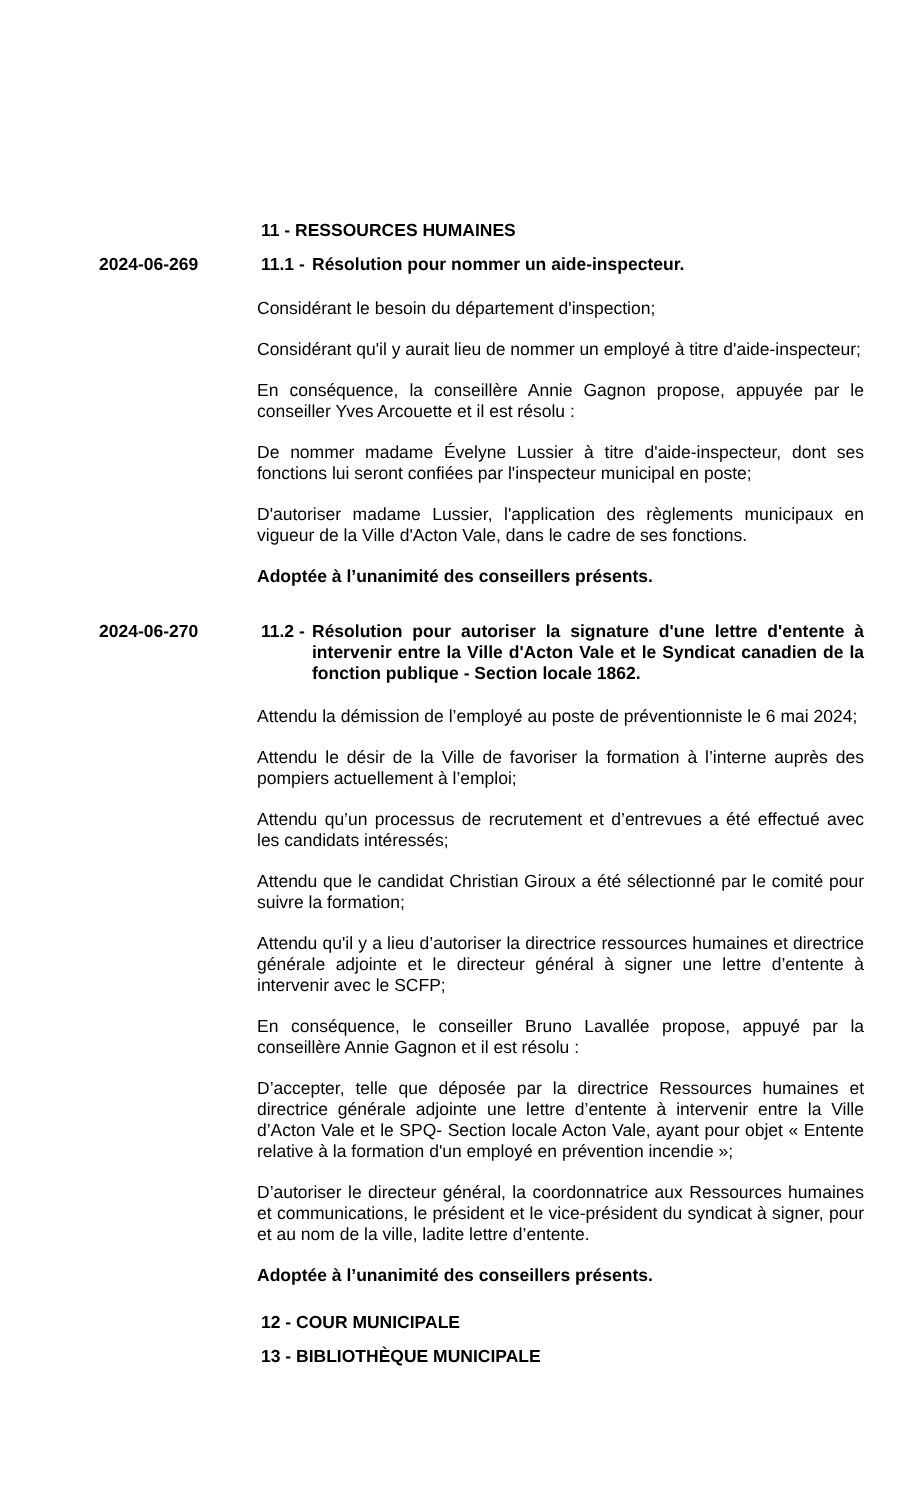11 - RESSOURCES HUMAINES
2024-06-269 11.1 - Résolution pour nommer un aide-inspecteur.
Considérant le besoin du département d'inspection;
Considérant qu'il y aurait lieu de nommer un employé à titre d'aide-inspecteur;
En conséquence, la conseillère Annie Gagnon propose, appuyée par le conseiller Yves Arcouette et il est résolu :
De nommer madame Évelyne Lussier à titre d'aide-inspecteur, dont ses fonctions lui seront confiées par l'inspecteur municipal en poste;
D'autoriser madame Lussier, l'application des règlements municipaux en vigueur de la Ville d'Acton Vale, dans le cadre de ses fonctions.
Adoptée à l’unanimité des conseillers présents.
2024-06-270 11.2 - Résolution pour autoriser la signature d'une lettre d'entente à intervenir entre la Ville d'Acton Vale et le Syndicat canadien de la fonction publique - Section locale 1862.
Attendu la démission de l’employé au poste de préventionniste le 6 mai 2024;
Attendu le désir de la Ville de favoriser la formation à l’interne auprès des pompiers actuellement à l’emploi;
Attendu qu’un processus de recrutement et d’entrevues a été effectué avec les candidats intéressés;
Attendu que le candidat Christian Giroux a été sélectionné par le comité pour suivre la formation;
Attendu qu'il y a lieu d’autoriser la directrice ressources humaines et directrice générale adjointe et le directeur général à signer une lettre d’entente à intervenir avec le SCFP;
En conséquence, le conseiller Bruno Lavallée propose, appuyé par la conseillère Annie Gagnon et il est résolu :
D’accepter, telle que déposée par la directrice Ressources humaines et directrice générale adjointe une lettre d’entente à intervenir entre la Ville d’Acton Vale et le SPQ- Section locale Acton Vale, ayant pour objet « Entente relative à la formation d'un employé en prévention incendie »;
D’autoriser le directeur général, la coordonnatrice aux Ressources humaines et communications, le président et le vice-président du syndicat à signer, pour et au nom de la ville, ladite lettre d’entente.
Adoptée à l’unanimité des conseillers présents.
12 - COUR MUNICIPALE
13 - BIBLIOTHÈQUE MUNICIPALE